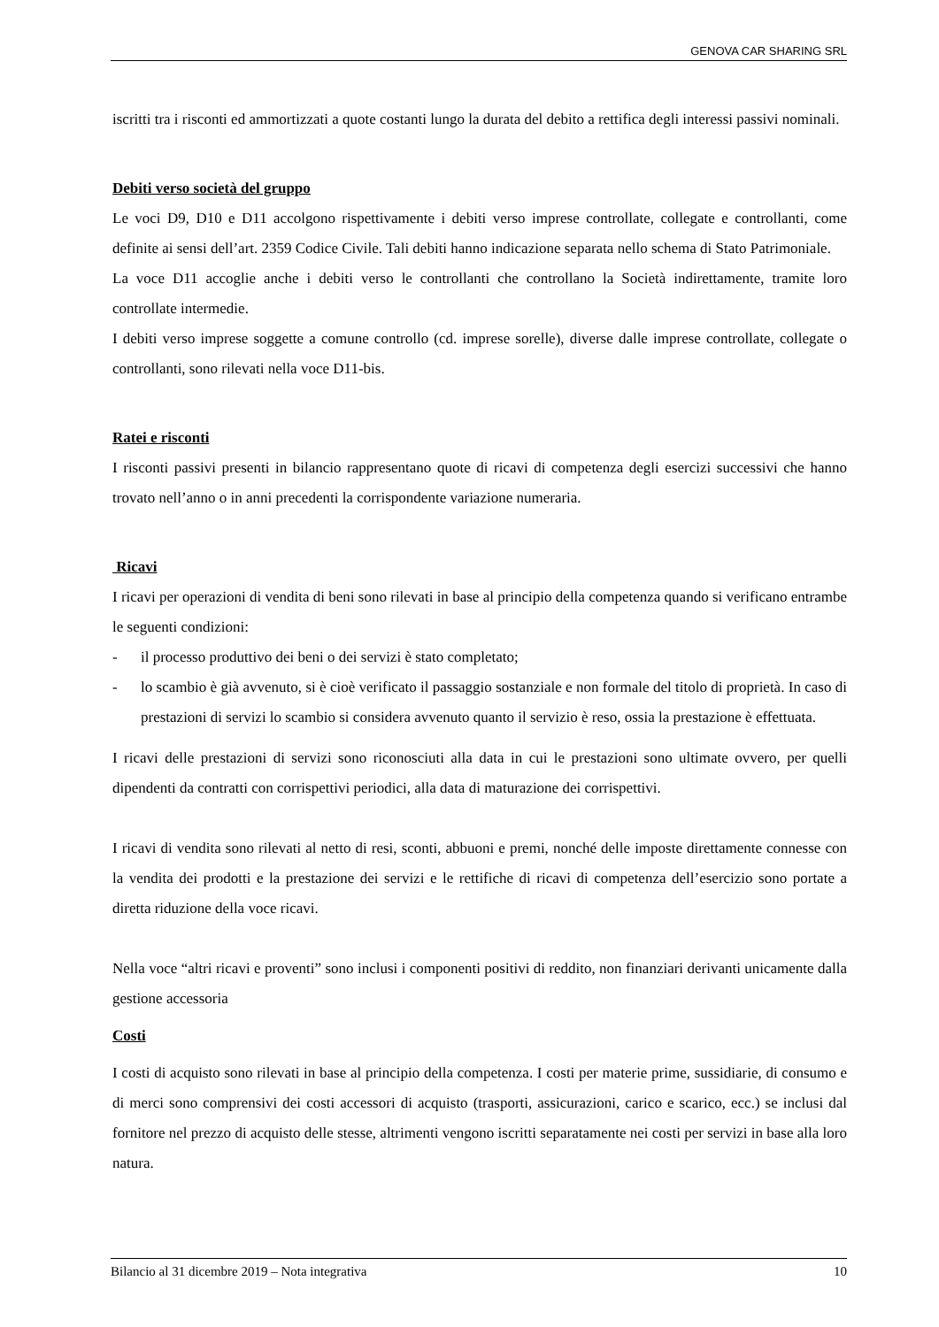GENOVA CAR SHARING SRL
iscritti tra i risconti ed ammortizzati a quote costanti lungo la durata del debito a rettifica degli interessi passivi nominali.
Debiti verso società del gruppo
Le voci D9, D10 e D11 accolgono rispettivamente i debiti verso imprese controllate, collegate e controllanti, come definite ai sensi dell’art. 2359 Codice Civile. Tali debiti hanno indicazione separata nello schema di Stato Patrimoniale.
La voce D11 accoglie anche i debiti verso le controllanti che controllano la Società indirettamente, tramite loro controllate intermedie.
I debiti verso imprese soggette a comune controllo (cd. imprese sorelle), diverse dalle imprese controllate, collegate o controllanti, sono rilevati nella voce D11-bis.
Ratei e risconti
I risconti passivi presenti in bilancio rappresentano quote di ricavi di competenza degli esercizi successivi che hanno trovato nell’anno o in anni precedenti la corrispondente variazione numeraria.
Ricavi
I ricavi per operazioni di vendita di beni sono rilevati in base al principio della competenza quando si verificano entrambe le seguenti condizioni:
- il processo produttivo dei beni o dei servizi è stato completato;
- lo scambio è già avvenuto, si è cioè verificato il passaggio sostanziale e non formale del titolo di proprietà. In caso di prestazioni di servizi lo scambio si considera avvenuto quanto il servizio è reso, ossia la prestazione è effettuata.
I ricavi delle prestazioni di servizi sono riconosciuti alla data in cui le prestazioni sono ultimate ovvero, per quelli dipendenti da contratti con corrispettivi periodici, alla data di maturazione dei corrispettivi.
I ricavi di vendita sono rilevati al netto di resi, sconti, abbuoni e premi, nonché delle imposte direttamente connesse con la vendita dei prodotti e la prestazione dei servizi e le rettifiche di ricavi di competenza dell’esercizio sono portate a diretta riduzione della voce ricavi.
Nella voce “altri ricavi e proventi” sono inclusi i componenti positivi di reddito, non finanziari derivanti unicamente dalla gestione accessoria
Costi
I costi di acquisto sono rilevati in base al principio della competenza. I costi per materie prime, sussidiarie, di consumo e di merci sono comprensivi dei costi accessori di acquisto (trasporti, assicurazioni, carico e scarico, ecc.) se inclusi dal fornitore nel prezzo di acquisto delle stesse, altrimenti vengono iscritti separatamente nei costi per servizi in base alla loro natura.
Bilancio al 31 dicembre 2019 – Nota integrativa 10